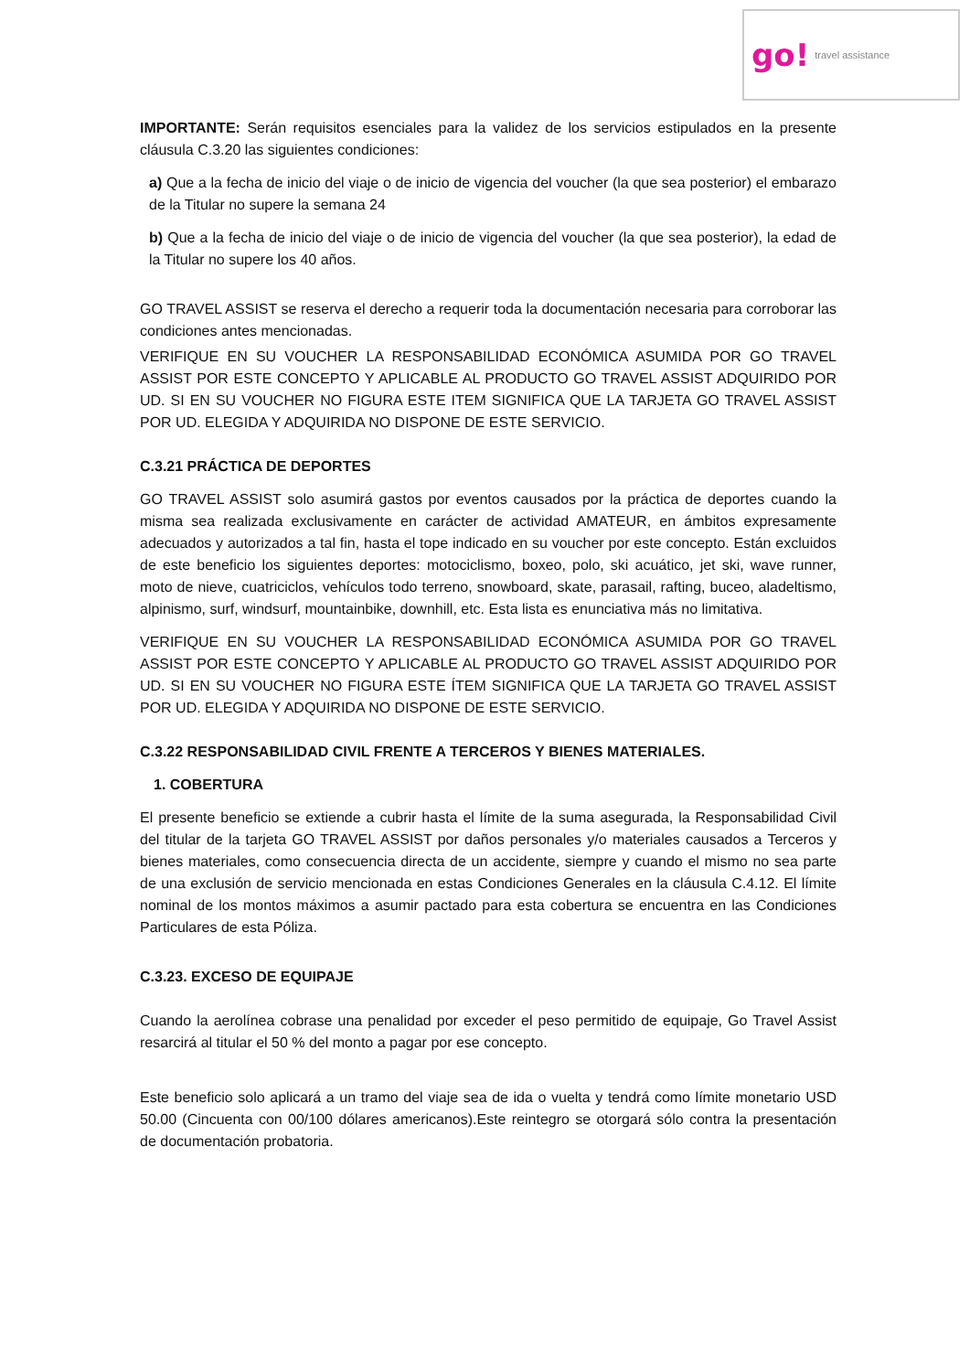go! travel assistance
IMPORTANTE: Serán requisitos esenciales para la validez de los servicios estipulados en la presente cláusula C.3.20 las siguientes condiciones:
a) Que a la fecha de inicio del viaje o de inicio de vigencia del voucher (la que sea posterior) el embarazo de la Titular no supere la semana 24
b) Que a la fecha de inicio del viaje o de inicio de vigencia del voucher (la que sea posterior), la edad de la Titular no supere los 40 años.
GO TRAVEL ASSIST se reserva el derecho a requerir toda la documentación necesaria para corroborar las condiciones antes mencionadas.
VERIFIQUE EN SU VOUCHER LA RESPONSABILIDAD ECONÓMICA ASUMIDA POR GO TRAVEL ASSIST POR ESTE CONCEPTO Y APLICABLE AL PRODUCTO GO TRAVEL ASSIST ADQUIRIDO POR UD. SI EN SU VOUCHER NO FIGURA ESTE ITEM SIGNIFICA QUE LA TARJETA GO TRAVEL ASSIST POR UD. ELEGIDA Y ADQUIRIDA NO DISPONE DE ESTE SERVICIO.
C.3.21 PRÁCTICA DE DEPORTES
GO TRAVEL ASSIST solo asumirá gastos por eventos causados por la práctica de deportes cuando la misma sea realizada exclusivamente en carácter de actividad AMATEUR, en ámbitos expresamente adecuados y autorizados a tal fin, hasta el tope indicado en su voucher por este concepto. Están excluidos de este beneficio los siguientes deportes: motociclismo, boxeo, polo, ski acuático, jet ski, wave runner, moto de nieve, cuatriciclos, vehículos todo terreno, snowboard, skate, parasail, rafting, buceo, aladeltismo, alpinismo, surf, windsurf, mountainbike, downhill, etc. Esta lista es enunciativa más no limitativa.
VERIFIQUE EN SU VOUCHER LA RESPONSABILIDAD ECONÓMICA ASUMIDA POR GO TRAVEL ASSIST POR ESTE CONCEPTO Y APLICABLE AL PRODUCTO GO TRAVEL ASSIST ADQUIRIDO POR UD. SI EN SU VOUCHER NO FIGURA ESTE ÍTEM SIGNIFICA QUE LA TARJETA GO TRAVEL ASSIST POR UD. ELEGIDA Y ADQUIRIDA NO DISPONE DE ESTE SERVICIO.
C.3.22 RESPONSABILIDAD CIVIL FRENTE A TERCEROS Y BIENES MATERIALES.
1. COBERTURA
El presente beneficio se extiende a cubrir hasta el límite de la suma asegurada, la Responsabilidad Civil del titular de la tarjeta GO TRAVEL ASSIST por daños personales y/o materiales causados a Terceros y bienes materiales, como consecuencia directa de un accidente, siempre y cuando el mismo no sea parte de una exclusión de servicio mencionada en estas Condiciones Generales en la cláusula C.4.12. El límite nominal de los montos máximos a asumir pactado para esta cobertura se encuentra en las Condiciones Particulares de esta Póliza.
C.3.23. EXCESO DE EQUIPAJE
Cuando la aerolínea cobrase una penalidad por exceder el peso permitido de equipaje, Go Travel Assist resarcirá al titular el 50 % del monto a pagar por ese concepto.
Este beneficio solo aplicará a un tramo del viaje sea de ida o vuelta y tendrá como límite monetario USD 50.00 (Cincuenta con 00/100 dólares americanos).Este reintegro se otorgará sólo contra la presentación de documentación probatoria.